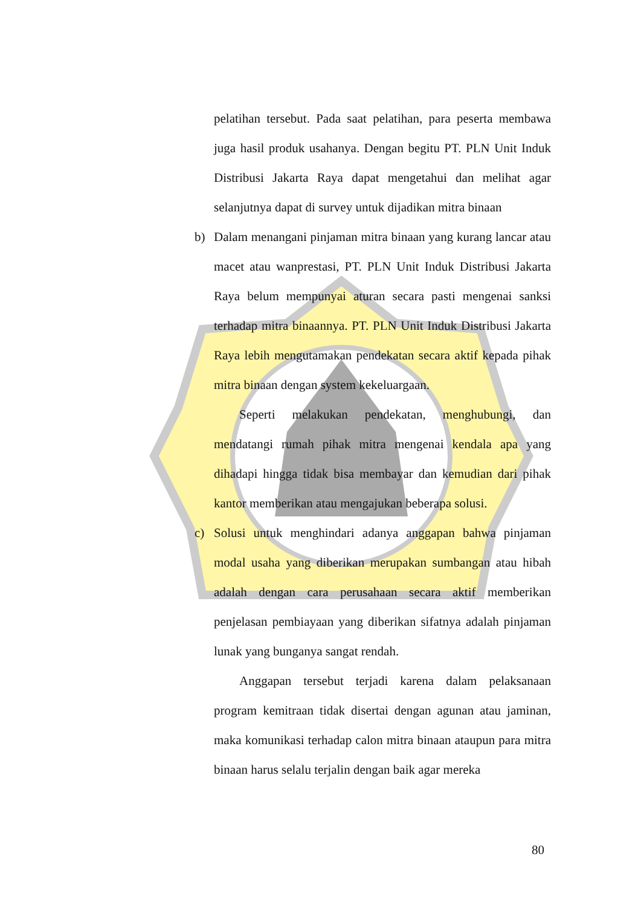pelatihan tersebut. Pada saat pelatihan, para peserta membawa juga hasil produk usahanya. Dengan begitu PT. PLN Unit Induk Distribusi Jakarta Raya dapat mengetahui dan melihat agar selanjutnya dapat di survey untuk dijadikan mitra binaan
b) Dalam menangani pinjaman mitra binaan yang kurang lancar atau macet atau wanprestasi, PT. PLN Unit Induk Distribusi Jakarta Raya belum mempunyai aturan secara pasti mengenai sanksi terhadap mitra binaannya. PT. PLN Unit Induk Distribusi Jakarta Raya lebih mengutamakan pendekatan secara aktif kepada pihak mitra binaan dengan system kekeluargaan.
Seperti melakukan pendekatan, menghubungi, dan mendatangi rumah pihak mitra mengenai kendala apa yang dihadapi hingga tidak bisa membayar dan kemudian dari pihak kantor memberikan atau mengajukan beberapa solusi.
c) Solusi untuk menghindari adanya anggapan bahwa pinjaman modal usaha yang diberikan merupakan sumbangan atau hibah adalah dengan cara perusahaan secara aktif memberikan penjelasan pembiayaan yang diberikan sifatnya adalah pinjaman lunak yang bunganya sangat rendah.
Anggapan tersebut terjadi karena dalam pelaksanaan program kemitraan tidak disertai dengan agunan atau jaminan, maka komunikasi terhadap calon mitra binaan ataupun para mitra binaan harus selalu terjalin dengan baik agar mereka
80